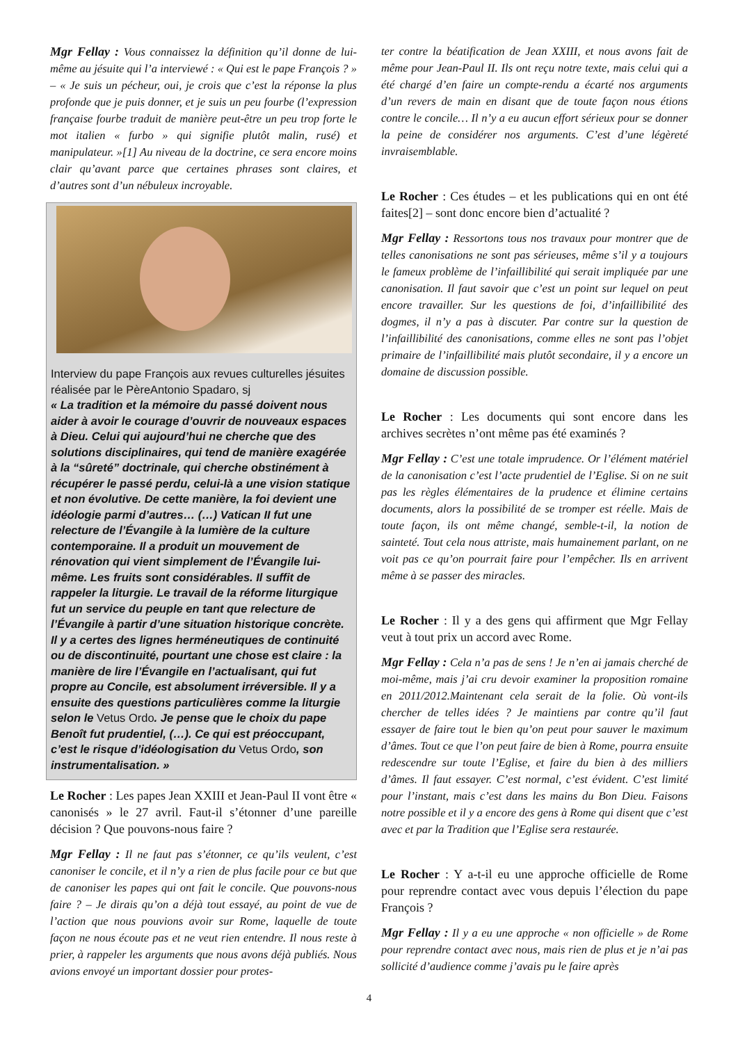Mgr Fellay : Vous connaissez la définition qu’il donne de lui-même au jésuite qui l’a interviewé : « Qui est le pape François ? » – « Je suis un pécheur, oui, je crois que c’est la réponse la plus profonde que je puis donner, et je suis un peu fourbe (l’expression française fourbe traduit de manière peut-être un peu trop forte le mot italien « furbo » qui signifie plutôt malin, rusé) et manipulateur. »[1] Au niveau de la doctrine, ce sera encore moins clair qu’avant parce que certaines phrases sont claires, et d’autres sont d’un nébuleux incroyable.
Interview du pape François aux revues culturelles jésuites réalisée par le PèreAntonio Spadaro, sj
« La tradition et la mémoire du passé doivent nous aider à avoir le courage d’ouvrir de nouveaux espaces à Dieu. Celui qui aujourd’hui ne cherche que des solutions disciplinaires, qui tend de manière exagérée à la “sûreté” doctrinale, qui cherche obstinément à récupérer le passé perdu, celui-là a une vision statique et non évolutive. De cette manière, la foi devient une idéologie parmi d’autres… (…) Vatican II fut une relecture de l’Évangile à la lumière de la culture contemporaine. Il a produit un mouvement de rénovation qui vient simplement de l’Évangile lui-même. Les fruits sont considérables. Il suffit de rappeler la liturgie. Le travail de la réforme liturgique fut un service du peuple en tant que relecture de l’Évangile à partir d’une situation historique concrète. Il y a certes des lignes herméneutiques de continuité ou de discontinuité, pourtant une chose est claire : la manière de lire l’Évangile en l’actualisant, qui fut propre au Concile, est absolument irréversible. Il y a ensuite des questions particulières comme la liturgie selon le Vetus Ordo. Je pense que le choix du pape Benoît fut prudentiel, (…). Ce qui est préoccupant, c’est le risque d’idéologisation du Vetus Ordo, son instrumentalisation. »
Le Rocher : Les papes Jean XXIII et Jean-Paul II vont être « canonisés » le 27 avril. Faut-il s’étonner d’une pareille décision ? Que pouvons-nous faire ?
Mgr Fellay : Il ne faut pas s’étonner, ce qu’ils veulent, c’est canoniser le concile, et il n’y a rien de plus facile pour ce but que de canoniser les papes qui ont fait le concile. Que pouvons-nous faire ? – Je dirais qu’on a déjà tout essayé, au point de vue de l’action que nous pouvions avoir sur Rome, laquelle de toute façon ne nous écoute pas et ne veut rien entendre. Il nous reste à prier, à rappeler les arguments que nous avons déjà publiés. Nous avions envoyé un important dossier pour protes-
ter contre la béatification de Jean XXIII, et nous avons fait de même pour Jean-Paul II. Ils ont reçu notre texte, mais celui qui a été chargé d’en faire un compte-rendu a écarté nos arguments d’un revers de main en disant que de toute façon nous étions contre le concile… Il n’y a eu aucun effort sérieux pour se donner la peine de considérer nos arguments. C’est d’une légèreté invraisemblable.
Le Rocher : Ces études – et les publications qui en ont été faites[2] – sont donc encore bien d’actualité ?
Mgr Fellay : Ressortons tous nos travaux pour montrer que de telles canonisations ne sont pas sérieuses, même s’il y a toujours le fameux problème de l’infaillibilité qui serait impliquée par une canonisation. Il faut savoir que c’est un point sur lequel on peut encore travailler. Sur les questions de foi, d’infaillibilité des dogmes, il n’y a pas à discuter. Par contre sur la question de l’infaillibilité des canonisations, comme elles ne sont pas l’objet primaire de l’infaillibilité mais plutôt secondaire, il y a encore un domaine de discussion possible.
Le Rocher : Les documents qui sont encore dans les archives secrètes n’ont même pas été examinés ?
Mgr Fellay : C’est une totale imprudence. Or l’élément matériel de la canonisation c’est l’acte prudentiel de l’Eglise. Si on ne suit pas les règles élémentaires de la prudence et élimine certains documents, alors la possibilité de se tromper est réelle. Mais de toute façon, ils ont même changé, semble-t-il, la notion de sainteté. Tout cela nous attriste, mais humainement parlant, on ne voit pas ce qu’on pourrait faire pour l’empêcher. Ils en arrivent même à se passer des miracles.
Le Rocher : Il y a des gens qui affirment que Mgr Fellay veut à tout prix un accord avec Rome.
Mgr Fellay : Cela n’a pas de sens ! Je n’en ai jamais cherché de moi-même, mais j’ai cru devoir examiner la proposition romaine en 2011/2012.Maintenant cela serait de la folie. Où vont-ils chercher de telles idées ? Je maintiens par contre qu’il faut essayer de faire tout le bien qu’on peut pour sauver le maximum d’âmes. Tout ce que l’on peut faire de bien à Rome, pourra ensuite redescendre sur toute l’Eglise, et faire du bien à des milliers d’âmes. Il faut essayer. C’est normal, c’est évident. C’est limité pour l’instant, mais c’est dans les mains du Bon Dieu. Faisons notre possible et il y a encore des gens à Rome qui disent que c’est avec et par la Tradition que l’Eglise sera restaurée.
Le Rocher : Y a-t-il eu une approche officielle de Rome pour reprendre contact avec vous depuis l’élection du pape François ?
Mgr Fellay : Il y a eu une approche « non officielle » de Rome pour reprendre contact avec nous, mais rien de plus et je n’ai pas sollicité d’audience comme j’avais pu le faire après
4